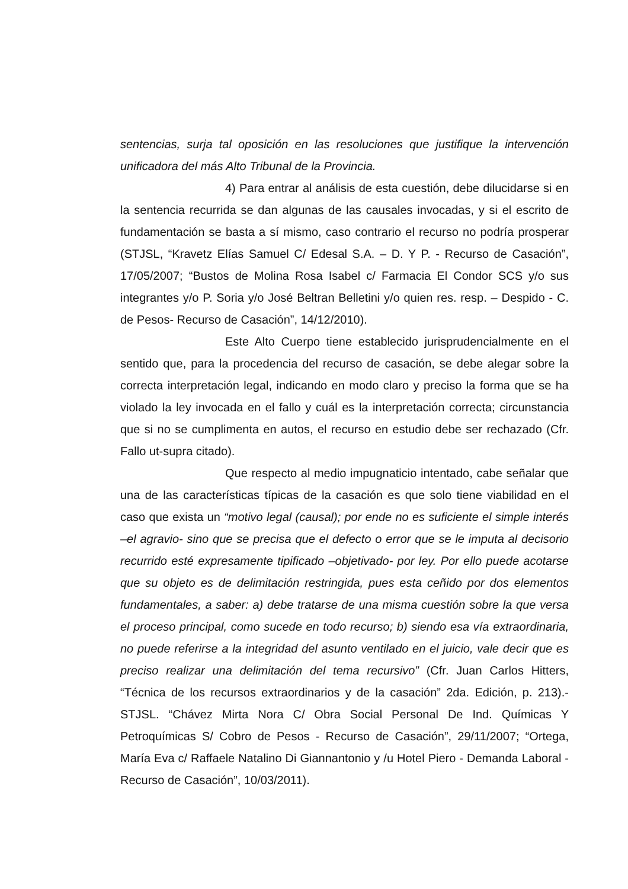sentencias, surja tal oposición en las resoluciones que justifique la intervención unificadora del más Alto Tribunal de la Provincia.
4) Para entrar al análisis de esta cuestión, debe dilucidarse si en la sentencia recurrida se dan algunas de las causales invocadas, y si el escrito de fundamentación se basta a sí mismo, caso contrario el recurso no podría prosperar (STJSL, “Kravetz Elías Samuel C/ Edesal S.A. – D. Y P. - Recurso de Casación”, 17/05/2007; “Bustos de Molina Rosa Isabel c/ Farmacia El Condor SCS y/o sus integrantes y/o P. Soria y/o José Beltran Belletini y/o quien res. resp. – Despido - C. de Pesos- Recurso de Casación”, 14/12/2010).
Este Alto Cuerpo tiene establecido jurisprudencialmente en el sentido que, para la procedencia del recurso de casación, se debe alegar sobre la correcta interpretación legal, indicando en modo claro y preciso la forma que se ha violado la ley invocada en el fallo y cuál es la interpretación correcta; circunstancia que si no se cumplimenta en autos, el recurso en estudio debe ser rechazado (Cfr. Fallo ut-supra citado).
Que respecto al medio impugnaticio intentado, cabe señalar que una de las características típicas de la casación es que solo tiene viabilidad en el caso que exista un “motivo legal (causal); por ende no es suficiente el simple interés –el agravio- sino que se precisa que el defecto o error que se le imputa al decisorio recurrido esté expresamente tipificado –objetivado- por ley. Por ello puede acotarse que su objeto es de delimitación restringida, pues esta ceñido por dos elementos fundamentales, a saber: a) debe tratarse de una misma cuestión sobre la que versa el proceso principal, como sucede en todo recurso; b) siendo esa vía extraordinaria, no puede referirse a la integridad del asunto ventilado en el juicio, vale decir que es preciso realizar una delimitación del tema recursivo” (Cfr. Juan Carlos Hitters, “Técnica de los recursos extraordinarios y de la casación” 2da. Edición, p. 213).- STJSL. “Chávez Mirta Nora C/ Obra Social Personal De Ind. Químicas Y Petroquímicas S/ Cobro de Pesos - Recurso de Casación”, 29/11/2007; “Ortega, María Eva c/ Raffaele Natalino Di Giannantonio y /u Hotel Piero - Demanda Laboral - Recurso de Casación”, 10/03/2011).